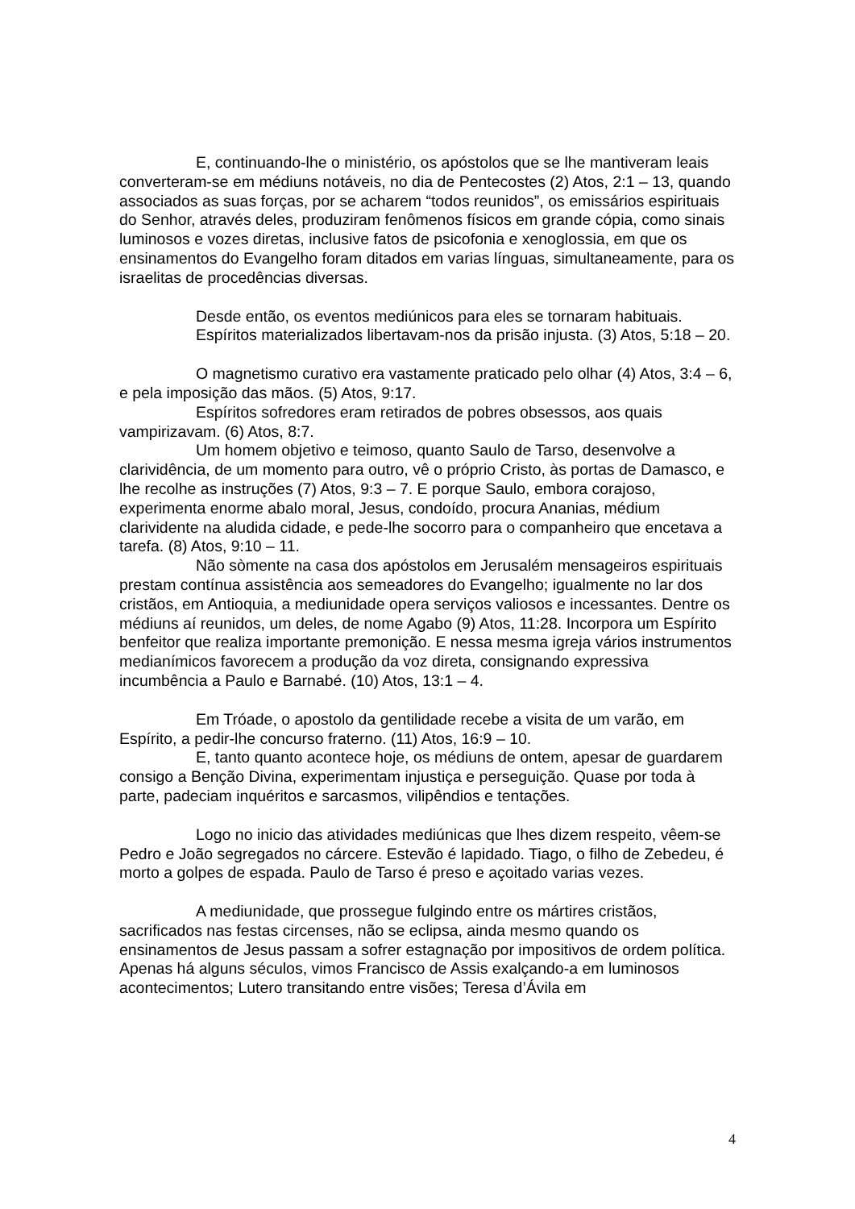E, continuando-lhe o ministério, os apóstolos que se lhe mantiveram leais converteram-se em médiuns notáveis, no dia de Pentecostes (2) Atos, 2:1 – 13, quando associados as suas forças, por se acharem “todos reunidos”, os emissários espirituais do Senhor, através deles, produziram fenômenos físicos em grande cópia, como sinais luminosos e vozes diretas, inclusive fatos de psicofonia e xenoglossia, em que os ensinamentos do Evangelho foram ditados em varias línguas, simultaneamente, para os israelitas de procedências diversas.
Desde então, os eventos mediúnicos para eles se tornaram habituais.
Espíritos materializados libertavam-nos da prisão injusta. (3) Atos, 5:18 – 20.
O magnetismo curativo era vastamente praticado pelo olhar (4) Atos, 3:4 – 6, e pela imposição das mãos. (5) Atos, 9:17.
Espíritos sofredores eram retirados de pobres obsessos, aos quais vampirizavam. (6) Atos, 8:7.
Um homem objetivo e teimoso, quanto Saulo de Tarso, desenvolve a clarividência, de um momento para outro, vê o próprio Cristo, às portas de Damasco, e lhe recolhe as instruções (7) Atos, 9:3 – 7. E porque Saulo, embora corajoso, experimenta enorme abalo moral, Jesus, condoído, procura Ananias, médium clarividente na aludida cidade, e pede-lhe socorro para o companheiro que encetava a tarefa. (8) Atos, 9:10 – 11.
Não sòmente na casa dos apóstolos em Jerusalém mensageiros espirituais prestam contínua assistência aos semeadores do Evangelho; igualmente no lar dos cristãos, em Antioquia, a mediunidade opera serviços valiosos e incessantes. Dentre os médiuns aí reunidos, um deles, de nome Agabo (9) Atos, 11:28. Incorpora um Espírito benfeitor que realiza importante premonição. E nessa mesma igreja vários instrumentos medianímicos favorecem a produção da voz direta, consignando expressiva incumbência a Paulo e Barnabé. (10) Atos, 13:1 – 4.
Em Tróade, o apostolo da gentilidade recebe a visita de um varão, em Espírito, a pedir-lhe concurso fraterno. (11) Atos, 16:9 – 10.
E, tanto quanto acontece hoje, os médiuns de ontem, apesar de guardarem consigo a Benção Divina, experimentam injustiça e perseguição. Quase por toda à parte, padeciam inquéritos e sarcasmos, vilipêndios e tentações.
Logo no inicio das atividades mediúnicas que lhes dizem respeito, vêem-se Pedro e João segregados no cárcere. Estevão é lapidado. Tiago, o filho de Zebedeu, é morto a golpes de espada. Paulo de Tarso é preso e açoitado varias vezes.
A mediunidade, que prossegue fulgindo entre os mártires cristãos, sacrificados nas festas circenses, não se eclipsa, ainda mesmo quando os ensinamentos de Jesus passam a sofrer estagnação por impositivos de ordem política. Apenas há alguns séculos, vimos Francisco de Assis exalçando-a em luminosos acontecimentos; Lutero transitando entre visões; Teresa d’Ávila em
4